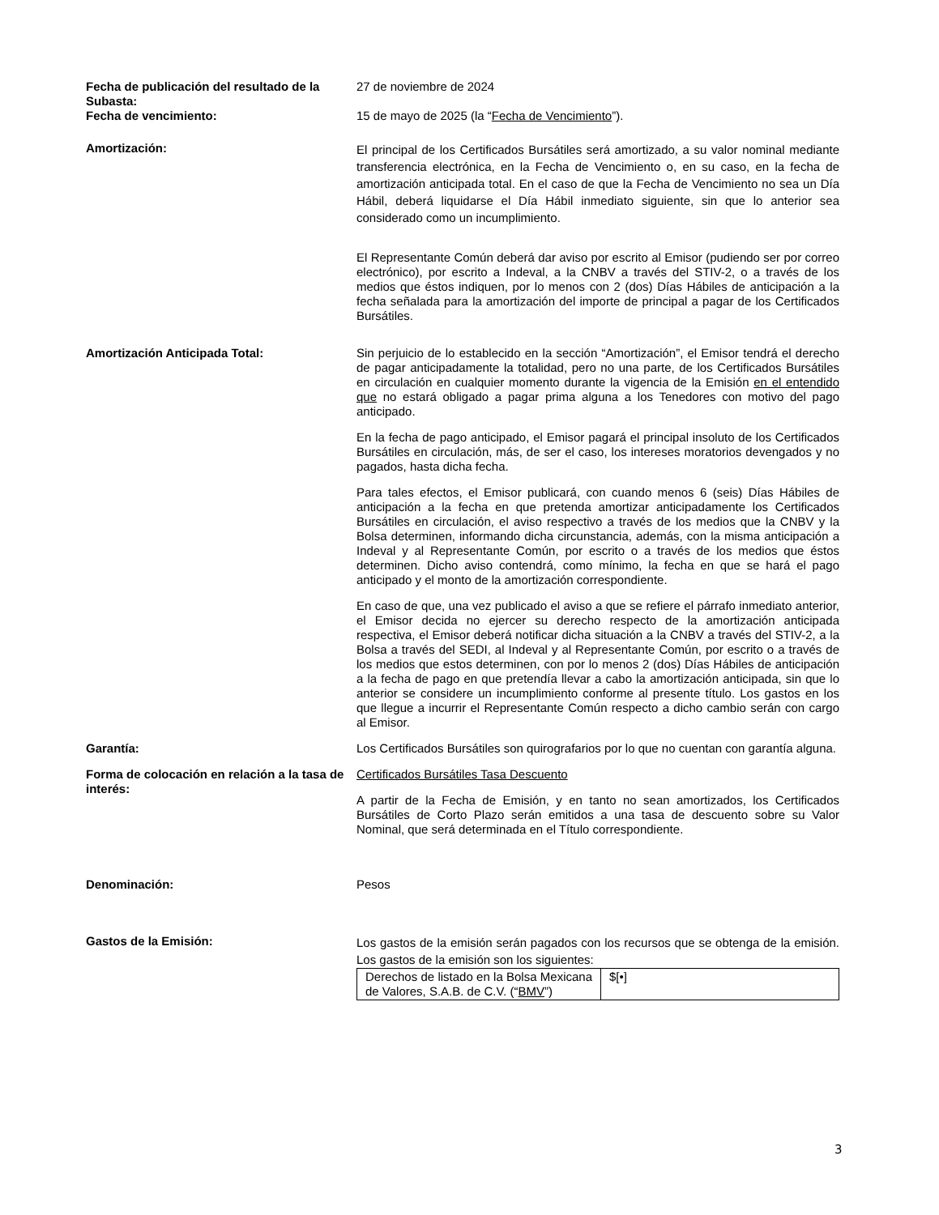Fecha de publicación del resultado de la Subasta:
27 de noviembre de 2024
Fecha de vencimiento: 15 de mayo de 2025 (la “Fecha de Vencimiento”).
Amortización:
El principal de los Certificados Bursátiles será amortizado, a su valor nominal mediante transferencia electrónica, en la Fecha de Vencimiento o, en su caso, en la fecha de amortización anticipada total. En el caso de que la Fecha de Vencimiento no sea un Día Hábil, deberá liquidarse el Día Hábil inmediato siguiente, sin que lo anterior sea considerado como un incumplimiento.
El Representante Común deberá dar aviso por escrito al Emisor (pudiendo ser por correo electrónico), por escrito a Indeval, a la CNBV a través del STIV-2, o a través de los medios que éstos indiquen, por lo menos con 2 (dos) Días Hábiles de anticipación a la fecha señalada para la amortización del importe de principal a pagar de los Certificados Bursátiles.
Amortización Anticipada Total: Sin perjuicio de lo establecido en la sección “Amortización”, el Emisor tendrá el derecho de pagar anticipadamente la totalidad, pero no una parte, de los Certificados Bursátiles en circulación en cualquier momento durante la vigencia de la Emisión en el entendido que no estará obligado a pagar prima alguna a los Tenedores con motivo del pago anticipado.
En la fecha de pago anticipado, el Emisor pagará el principal insoluto de los Certificados Bursátiles en circulación, más, de ser el caso, los intereses moratorios devengados y no pagados, hasta dicha fecha.
Para tales efectos, el Emisor publicará, con cuando menos 6 (seis) Días Hábiles de anticipación a la fecha en que pretenda amortizar anticipadamente los Certificados Bursátiles en circulación, el aviso respectivo a través de los medios que la CNBV y la Bolsa determinen, informando dicha circunstancia, además, con la misma anticipación a Indeval y al Representante Común, por escrito o a través de los medios que éstos determinen. Dicho aviso contendrá, como mínimo, la fecha en que se hará el pago anticipado y el monto de la amortización correspondiente.
En caso de que, una vez publicado el aviso a que se refiere el párrafo inmediato anterior, el Emisor decida no ejercer su derecho respecto de la amortización anticipada respectiva, el Emisor deberá notificar dicha situación a la CNBV a través del STIV-2, a la Bolsa a través del SEDI, al Indeval y al Representante Común, por escrito o a través de los medios que estos determinen, con por lo menos 2 (dos) Días Hábiles de anticipación a la fecha de pago en que pretendía llevar a cabo la amortización anticipada, sin que lo anterior se considere un incumplimiento conforme al presente título. Los gastos en los que llegue a incurrir el Representante Común respecto a dicho cambio serán con cargo al Emisor.
Garantía: Los Certificados Bursátiles son quirografarios por lo que no cuentan con garantía alguna.
Forma de colocación en relación a la tasa de interés:
Certificados Bursátiles Tasa Descuento
A partir de la Fecha de Emisión, y en tanto no sean amortizados, los Certificados Bursátiles de Corto Plazo serán emitidos a una tasa de descuento sobre su Valor Nominal, que será determinada en el Título correspondiente.
Denominación: Pesos
Gastos de la Emisión:
Los gastos de la emisión serán pagados con los recursos que se obtenga de la emisión. Los gastos de la emisión son los siguientes:
| Derechos de listado en la Bolsa Mexicana de Valores, S.A.B. de C.V. (“ BMV ”) | $[•] |
3